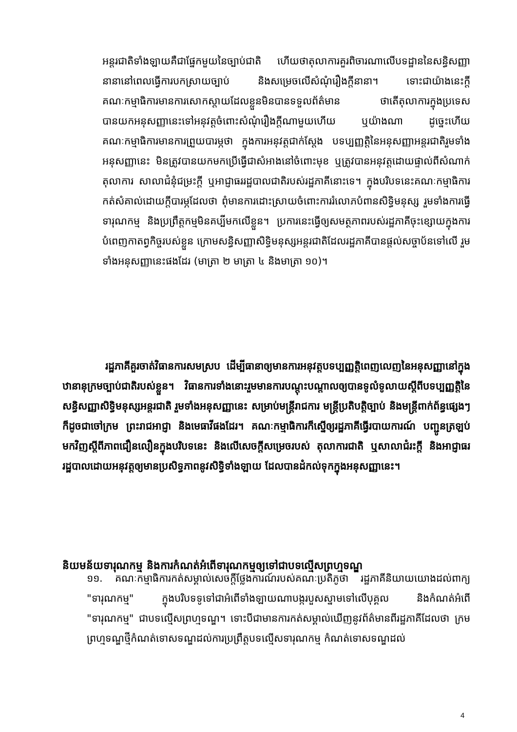អន្តរជាតិទាំងឡាយគឺជាផ្នែកមួយនៃច្បាប់ជាតិ ហើយថាតុលាការគួរពិចារណាលើបទដ្ឋាននៃសន្ធិសញ្ញានានានៅពេលធ្វើការបកស្រាយច្បាប់ និងសម្រេចលើសំណុំរឿងក្តីនានា។ ទោះជាយ៉ាងនេះក្តី គណៈកម្មាធិការមានការសោកស្តាយដែលខ្លួនមិនបានទទួលព័ត៌មាន ថាតើតុលាការក្នុងប្រទេសបានយកអនុសញ្ញានេះទៅអនុវត្តចំពោះសំណុំរឿងក្តីណាមួយហើយ ឬយ៉ាងណា ដូច្នេះហើយគណៈកម្មាធិការមានការព្រួយបារម្ភថា ក្នុងការអនុវត្តជាក់ស្តែង បទប្បញ្ញត្តិនៃអនុសញ្ញាអន្តរជាតិរួមទាំងអនុសញ្ញានេះ មិនត្រូវបានយកមកប្រើធ្វើជាសំអាងនៅចំពោះមុខ ឬត្រូវបានអនុវត្តដោយផ្ទាល់ពីសំណាក់តុលាការ សាលាជំនុំជម្រះក្តី ឬអាជ្ញាធររដ្ឋបាលជាតិរបស់រដ្ឋភាគីនោះទេ។ ក្នុងបរិបទនេះគណៈកម្មាធិការកត់សំគាល់ដោយក្តីបារម្ភដែលថា ពុំមានការដោះស្រាយចំពោះការរំលោភបំពានសិទ្ធិមនុស្ស រួមទាំងការធ្វើទារុណកម្ម និងប្រព្រឹត្តកម្មមិនគប្បីមកលើខ្លួន។ ប្រការនេះធ្វើឲ្យសមត្ថភាពរបស់រដ្ឋភាគីចុះខ្សោយក្នុងការបំពេញកាតព្វកិច្ចរបស់ខ្លួន ក្រោមសន្ធិសញ្ញាសិទ្ធិមនុស្សអន្តរជាតិដែលរដ្ឋភាគីបានផ្តល់សច្ចាប័នទៅលើ រួមទាំងអនុសញ្ញានេះផងដែរ (មាត្រា ២ មាត្រា ៤ និងមាត្រា ១០)។
រដ្ឋភាគីគួរចាត់វិធានការសមស្រប ដើម្បីធានាឲ្យមានការអនុវត្តបទប្បញ្ញត្តិពេញលេញនៃអនុសញ្ញានៅក្នុងឋានានុក្រមច្បាប់ជាតិរបស់ខ្លួន។ វិធានការទាំងនោះរួមមានការបណ្តុះបណ្តាលឲ្យបានទូលំទូលាយស្តីពីបទប្បញ្ញត្តិនៃសន្ធិសញ្ញាសិទ្ធិមនុស្សអន្តរជាតិ រួមទាំងអនុសញ្ញានេះ សម្រាប់មន្ត្រីរាជការ មន្ត្រីប្រតិបត្តិច្បាប់ និងមន្ត្រីពាក់ព័ន្ធផ្សេងៗ ក៏ដូចជាចៅក្រម ព្រះរាជអាជ្ញា និងមេធាវីផងដែរ។ គណៈកម្មាធិការក៏ស្នើឲ្យរដ្ឋភាគីធ្វើរបាយការណ៍ បញ្ជូនត្រឡប់មកវិញស្តីពីភាពជឿនលឿនក្នុងបរិបទនេះ និងលើសេចក្តីសម្រេចរបស់ តុលាការជាតិ ឬសាលាជំរះក្តី និងអាជ្ញាធររដ្ឋបាលដោយអនុវត្តឲ្យមានប្រសិទ្ធភាពនូវសិទ្ធិទាំងឡាយ ដែលបានដំកល់ទុកក្នុងអនុសញ្ញានេះ។
និយមន័យទារុណកម្ម និងការកំណត់អំពើទារុណកម្មឲ្យទៅជាបទល្មើសព្រហ្មទណ្ឌ
១១. គណៈកម្មាធិការកត់សម្គាល់សេចក្តីថ្លែងការណ៍របស់គណៈប្រតិភូថា រដ្ឋភាគីនិយាយយោងដល់ពាក្យ "ទារុណកម្ម" ក្នុងបរិបទទូទៅជាអំពើទាំងឡាយណាបង្ករបួសស្នាមទៅលើបុគ្គល និងកំណត់អំពើ "ទារុណកម្ម" ជាបទល្មើសព្រហ្មទណ្ឌ។ ទោះបីជាមានការកត់សម្គាល់ឃើញនូវព័ត៌មានពីរដ្ឋភាគីដែលថា ក្រមព្រហ្មទណ្ឌថ្មីកំណត់ទោសទណ្ឌដល់ការប្រព្រឹត្តបទល្មើសទារុណកម្ម កំណត់ទោសទណ្ឌដល់
4